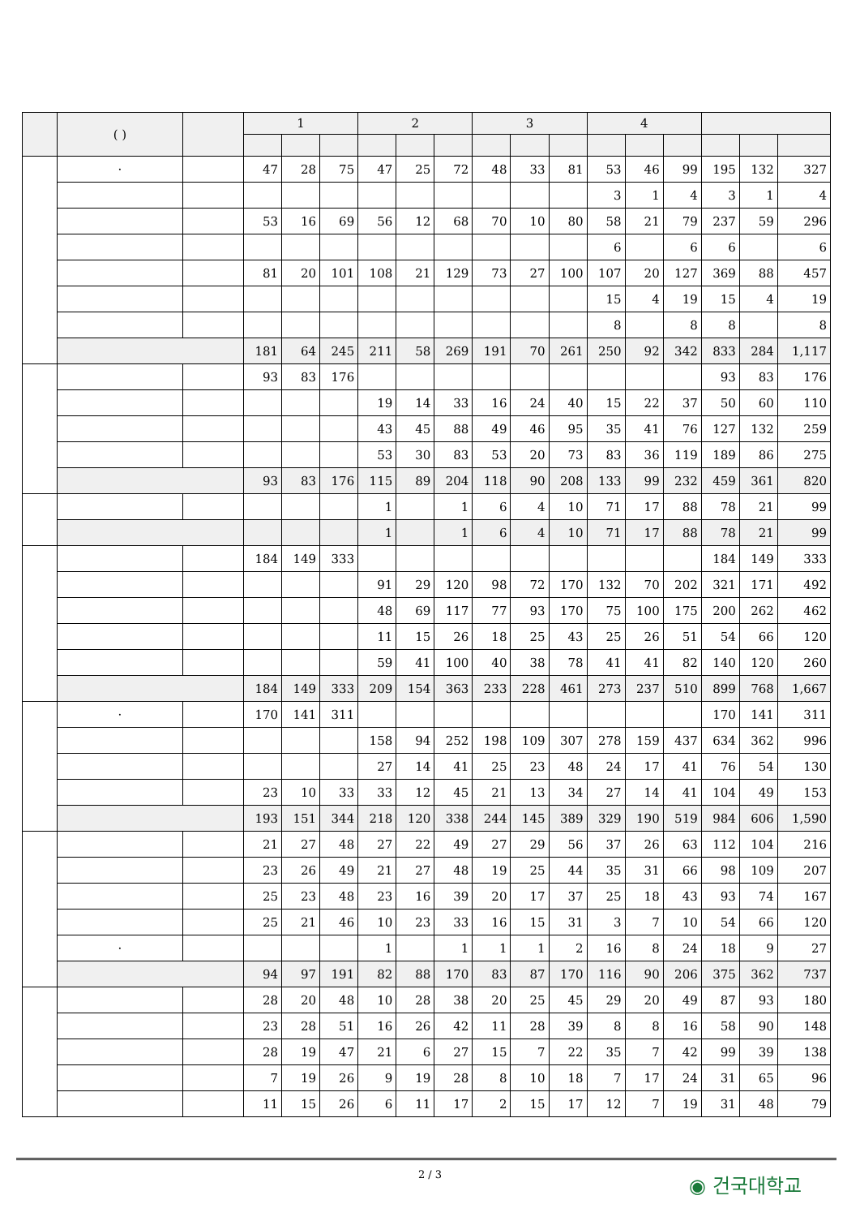| | ( ) | | 1 | | | 2 | | | 3 | | | 4 | | | | | |
| --- | --- | --- | --- | --- | --- | --- | --- | --- | --- | --- | --- | --- | --- | --- | --- | --- | --- |
| | · | | 47 | 28 | 75 | 47 | 25 | 72 | 48 | 33 | 81 | 53 | 46 | 99 | 195 | 132 | 327 |
| | | | | | | | | | | | | 3 | 1 | 4 | 3 | 1 | 4 |
| | | | 53 | 16 | 69 | 56 | 12 | 68 | 70 | 10 | 80 | 58 | 21 | 79 | 237 | 59 | 296 |
| | | | | | | | | | | | | 6 | | 6 | 6 | | 6 |
| | | | 81 | 20 | 101 | 108 | 21 | 129 | 73 | 27 | 100 | 107 | 20 | 127 | 369 | 88 | 457 |
| | | | | | | | | | | | | 15 | 4 | 19 | 15 | 4 | 19 |
| | | | | | | | | | | | | 8 | | 8 | 8 | | 8 |
| | | | 181 | 64 | 245 | 211 | 58 | 269 | 191 | 70 | 261 | 250 | 92 | 342 | 833 | 284 | 1,117 |
| | | | 93 | 83 | 176 | | | | | | | | | | 93 | 83 | 176 |
| | | | | | | 19 | 14 | 33 | 16 | 24 | 40 | 15 | 22 | 37 | 50 | 60 | 110 |
| | | | | | | 43 | 45 | 88 | 49 | 46 | 95 | 35 | 41 | 76 | 127 | 132 | 259 |
| | | | | | | 53 | 30 | 83 | 53 | 20 | 73 | 83 | 36 | 119 | 189 | 86 | 275 |
| | | | 93 | 83 | 176 | 115 | 89 | 204 | 118 | 90 | 208 | 133 | 99 | 232 | 459 | 361 | 820 |
| | | | | | | 1 | | 1 | 6 | 4 | 10 | 71 | 17 | 88 | 78 | 21 | 99 |
| | | | | | | 1 | | 1 | 6 | 4 | 10 | 71 | 17 | 88 | 78 | 21 | 99 |
| | | | 184 | 149 | 333 | | | | | | | | | | 184 | 149 | 333 |
| | | | | | | 91 | 29 | 120 | 98 | 72 | 170 | 132 | 70 | 202 | 321 | 171 | 492 |
| | | | | | | 48 | 69 | 117 | 77 | 93 | 170 | 75 | 100 | 175 | 200 | 262 | 462 |
| | | | | | | 11 | 15 | 26 | 18 | 25 | 43 | 25 | 26 | 51 | 54 | 66 | 120 |
| | | | | | | 59 | 41 | 100 | 40 | 38 | 78 | 41 | 41 | 82 | 140 | 120 | 260 |
| | | | 184 | 149 | 333 | 209 | 154 | 363 | 233 | 228 | 461 | 273 | 237 | 510 | 899 | 768 | 1,667 |
| | · | | 170 | 141 | 311 | | | | | | | | | | 170 | 141 | 311 |
| | | | | | | 158 | 94 | 252 | 198 | 109 | 307 | 278 | 159 | 437 | 634 | 362 | 996 |
| | | | | | | 27 | 14 | 41 | 25 | 23 | 48 | 24 | 17 | 41 | 76 | 54 | 130 |
| | | | 23 | 10 | 33 | 33 | 12 | 45 | 21 | 13 | 34 | 27 | 14 | 41 | 104 | 49 | 153 |
| | | | 193 | 151 | 344 | 218 | 120 | 338 | 244 | 145 | 389 | 329 | 190 | 519 | 984 | 606 | 1,590 |
| | | | 21 | 27 | 48 | 27 | 22 | 49 | 27 | 29 | 56 | 37 | 26 | 63 | 112 | 104 | 216 |
| | | | 23 | 26 | 49 | 21 | 27 | 48 | 19 | 25 | 44 | 35 | 31 | 66 | 98 | 109 | 207 |
| | | | 25 | 23 | 48 | 23 | 16 | 39 | 20 | 17 | 37 | 25 | 18 | 43 | 93 | 74 | 167 |
| | | | 25 | 21 | 46 | 10 | 23 | 33 | 16 | 15 | 31 | 3 | 7 | 10 | 54 | 66 | 120 |
| | · | | | | | 1 | | 1 | 1 | 1 | 2 | 16 | 8 | 24 | 18 | 9 | 27 |
| | | | 94 | 97 | 191 | 82 | 88 | 170 | 83 | 87 | 170 | 116 | 90 | 206 | 375 | 362 | 737 |
| | | | 28 | 20 | 48 | 10 | 28 | 38 | 20 | 25 | 45 | 29 | 20 | 49 | 87 | 93 | 180 |
| | | | 23 | 28 | 51 | 16 | 26 | 42 | 11 | 28 | 39 | 8 | 8 | 16 | 58 | 90 | 148 |
| | | | 28 | 19 | 47 | 21 | 6 | 27 | 15 | 7 | 22 | 35 | 7 | 42 | 99 | 39 | 138 |
| | | | 7 | 19 | 26 | 9 | 19 | 28 | 8 | 10 | 18 | 7 | 17 | 24 | 31 | 65 | 96 |
| | | | 11 | 15 | 26 | 6 | 11 | 17 | 2 | 15 | 17 | 12 | 7 | 19 | 31 | 48 | 79 |
2 / 3 ◉ 건국대학교